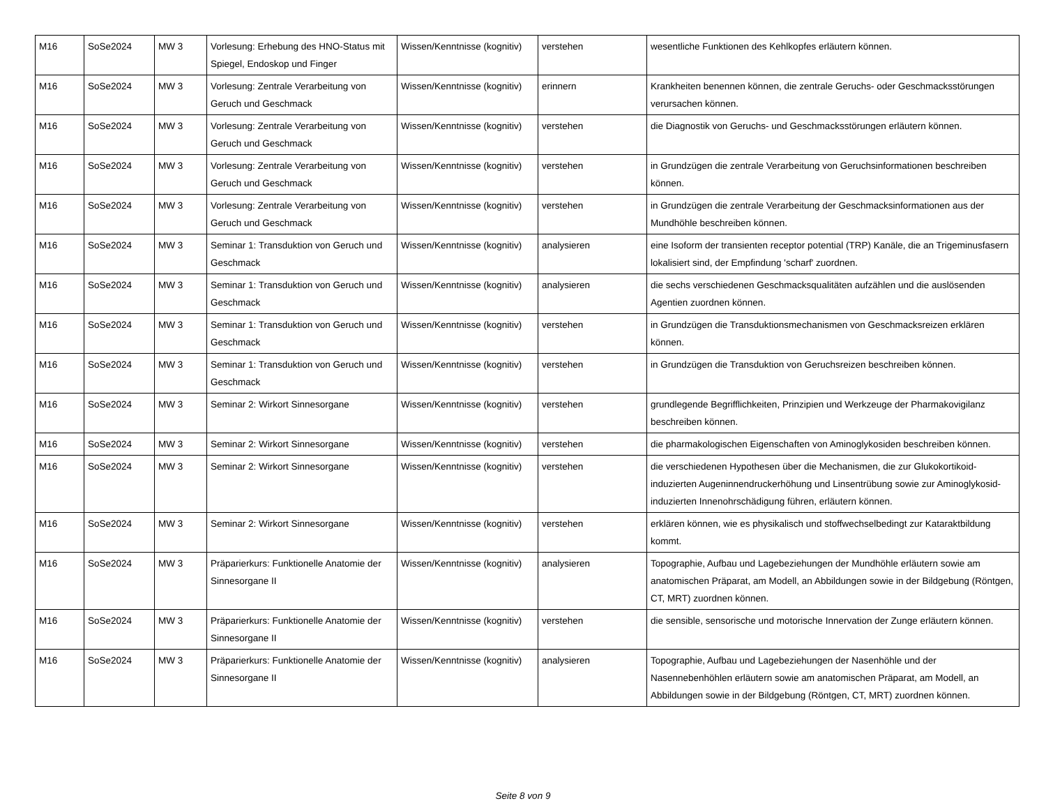| M16 | SoSe2024 | MW 3 | Vorlesung: Erhebung des HNO-Status mit Spiegel, Endoskop und Finger | Wissen/Kenntnisse (kognitiv) | verstehen | wesentliche Funktionen des Kehlkopfes erläutern können. |
| M16 | SoSe2024 | MW 3 | Vorlesung: Zentrale Verarbeitung von Geruch und Geschmack | Wissen/Kenntnisse (kognitiv) | erinnern | Krankheiten benennen können, die zentrale Geruchs- oder Geschmacksstörungen verursachen können. |
| M16 | SoSe2024 | MW 3 | Vorlesung: Zentrale Verarbeitung von Geruch und Geschmack | Wissen/Kenntnisse (kognitiv) | verstehen | die Diagnostik von Geruchs- und Geschmacksstörungen erläutern können. |
| M16 | SoSe2024 | MW 3 | Vorlesung: Zentrale Verarbeitung von Geruch und Geschmack | Wissen/Kenntnisse (kognitiv) | verstehen | in Grundzügen die zentrale Verarbeitung von Geruchsinformationen beschreiben können. |
| M16 | SoSe2024 | MW 3 | Vorlesung: Zentrale Verarbeitung von Geruch und Geschmack | Wissen/Kenntnisse (kognitiv) | verstehen | in Grundzügen die zentrale Verarbeitung der Geschmacksinformationen aus der Mundhöhle beschreiben können. |
| M16 | SoSe2024 | MW 3 | Seminar 1: Transduktion von Geruch und Geschmack | Wissen/Kenntnisse (kognitiv) | analysieren | eine Isoform der transienten receptor potential (TRP) Kanäle, die an Trigeminusfasern lokalisiert sind, der Empfindung 'scharf' zuordnen. |
| M16 | SoSe2024 | MW 3 | Seminar 1: Transduktion von Geruch und Geschmack | Wissen/Kenntnisse (kognitiv) | analysieren | die sechs verschiedenen Geschmacksqualitäten aufzählen und die auslösenden Agentien zuordnen können. |
| M16 | SoSe2024 | MW 3 | Seminar 1: Transduktion von Geruch und Geschmack | Wissen/Kenntnisse (kognitiv) | verstehen | in Grundzügen die Transduktionsmechanismen von Geschmacksreizen erklären können. |
| M16 | SoSe2024 | MW 3 | Seminar 1: Transduktion von Geruch und Geschmack | Wissen/Kenntnisse (kognitiv) | verstehen | in Grundzügen die Transduktion von Geruchsreizen beschreiben können. |
| M16 | SoSe2024 | MW 3 | Seminar 2: Wirkort Sinnesorgane | Wissen/Kenntnisse (kognitiv) | verstehen | grundlegende Begrifflichkeiten, Prinzipien und Werkzeuge der Pharmakovigilanz beschreiben können. |
| M16 | SoSe2024 | MW 3 | Seminar 2: Wirkort Sinnesorgane | Wissen/Kenntnisse (kognitiv) | verstehen | die pharmakologischen Eigenschaften von Aminoglykosiden beschreiben können. |
| M16 | SoSe2024 | MW 3 | Seminar 2: Wirkort Sinnesorgane | Wissen/Kenntnisse (kognitiv) | verstehen | die verschiedenen Hypothesen über die Mechanismen, die zur Glukokortikoid-induzierten Augeninnendruckerhöhung und Linsentrübung sowie zur Aminoglykosid-induzierten Innenohrschädigung führen, erläutern können. |
| M16 | SoSe2024 | MW 3 | Seminar 2: Wirkort Sinnesorgane | Wissen/Kenntnisse (kognitiv) | verstehen | erklären können, wie es physikalisch und stoffwechselbedingt zur Kataraktbildung kommt. |
| M16 | SoSe2024 | MW 3 | Präparierkurs: Funktionelle Anatomie der Sinnesorgane II | Wissen/Kenntnisse (kognitiv) | analysieren | Topographie, Aufbau und Lagebeziehungen der Mundhöhle erläutern sowie am anatomischen Präparat, am Modell, an Abbildungen sowie in der Bildgebung (Röntgen, CT, MRT) zuordnen können. |
| M16 | SoSe2024 | MW 3 | Präparierkurs: Funktionelle Anatomie der Sinnesorgane II | Wissen/Kenntnisse (kognitiv) | verstehen | die sensible, sensorische und motorische Innervation der Zunge erläutern können. |
| M16 | SoSe2024 | MW 3 | Präparierkurs: Funktionelle Anatomie der Sinnesorgane II | Wissen/Kenntnisse (kognitiv) | analysieren | Topographie, Aufbau und Lagebeziehungen der Nasenhöhle und der Nasennebenhöhlen erläutern sowie am anatomischen Präparat, am Modell, an Abbildungen sowie in der Bildgebung (Röntgen, CT, MRT) zuordnen können. |
Seite 8 von 9